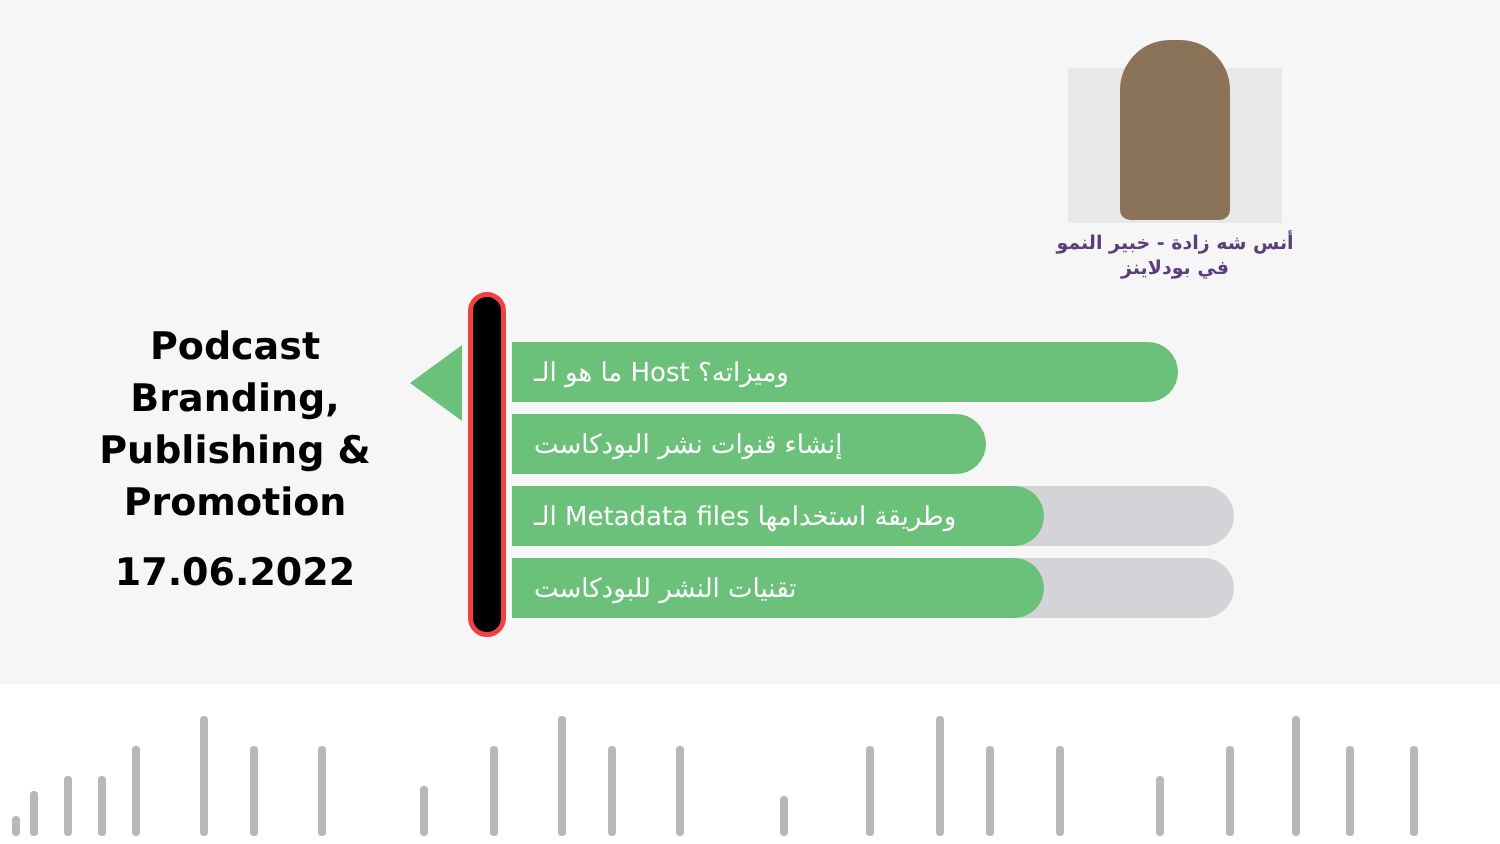أنس شه زادة - خبير النمو
في بودلاينز
Podcast Branding, Publishing & Promotion
17.06.2022
ما هو الـ Host وميزاته؟
إنشاء قنوات نشر البودكاست
الـ Metadata files وطريقة استخدامها
تقنيات النشر للبودكاست